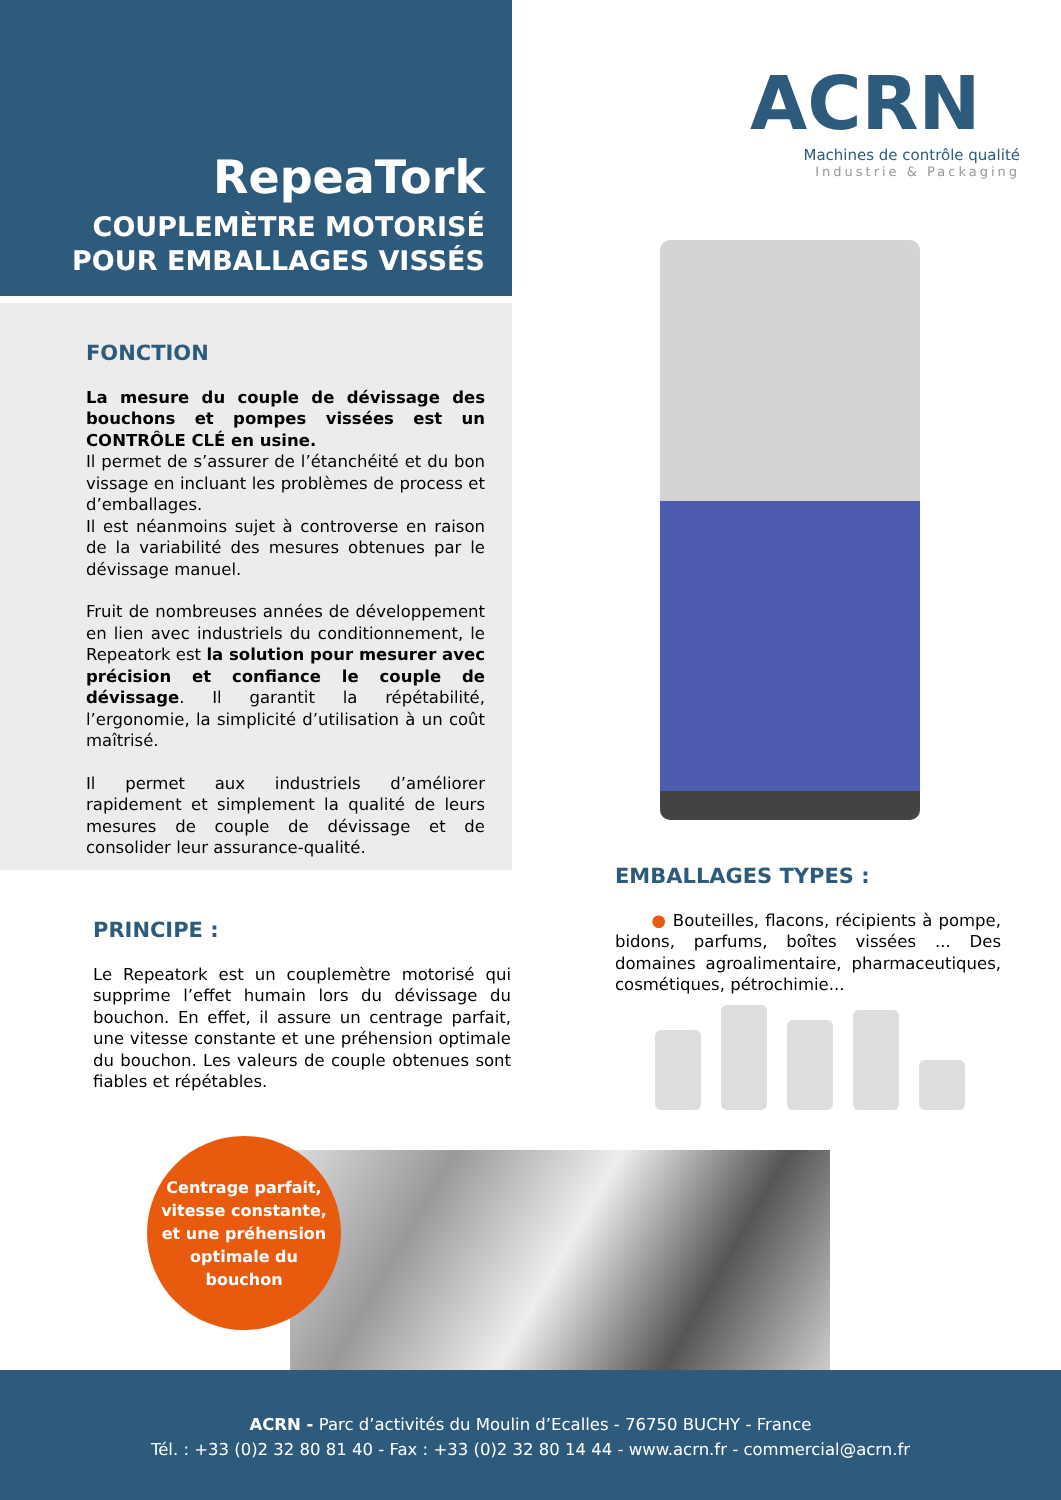RepeaTork
COUPLEMÈTRE MOTORISÉ
POUR EMBALLAGES VISSÉS
FONCTION
La mesure du couple de dévissage des bouchons et pompes vissées est un CONTRÔLE CLÉ en usine.
Il permet de s’assurer de l’étanchéité et du bon vissage en incluant les problèmes de process et d’emballages.
Il est néanmoins sujet à controverse en raison de la variabilité des mesures obtenues par le dévissage manuel.
Fruit de nombreuses années de développement en lien avec industriels du conditionnement, le Repeatork est la solution pour mesurer avec précision et confiance le couple de dévissage. Il garantit la répétabilité, l’ergonomie, la simplicité d’utilisation à un coût maîtrisé.
Il permet aux industriels d’améliorer rapidement et simplement la qualité de leurs mesures de couple de dévissage et de consolider leur assurance-qualité.
ACRN
Machines de contrôle qualité
Industrie & Packaging
EMBALLAGES TYPES :
● Bouteilles, flacons, récipients à pompe, bidons, parfums, boîtes vissées ... Des domaines agroalimentaire, pharmaceutiques, cosmétiques, pétrochimie...
PRINCIPE :
Le Repeatork est un couplemètre motorisé qui supprime l’effet humain lors du dévissage du bouchon. En effet, il assure un centrage parfait, une vitesse constante et une préhension optimale du bouchon. Les valeurs de couple obtenues sont fiables et répétables.
Centrage parfait,
vitesse constante,
et une préhension
optimale du
bouchon
ACRN - Parc d’activités du Moulin d’Ecalles - 76750 BUCHY - France
Tél. : +33 (0)2 32 80 81 40 - Fax : +33 (0)2 32 80 14 44 - www.acrn.fr - commercial@acrn.fr